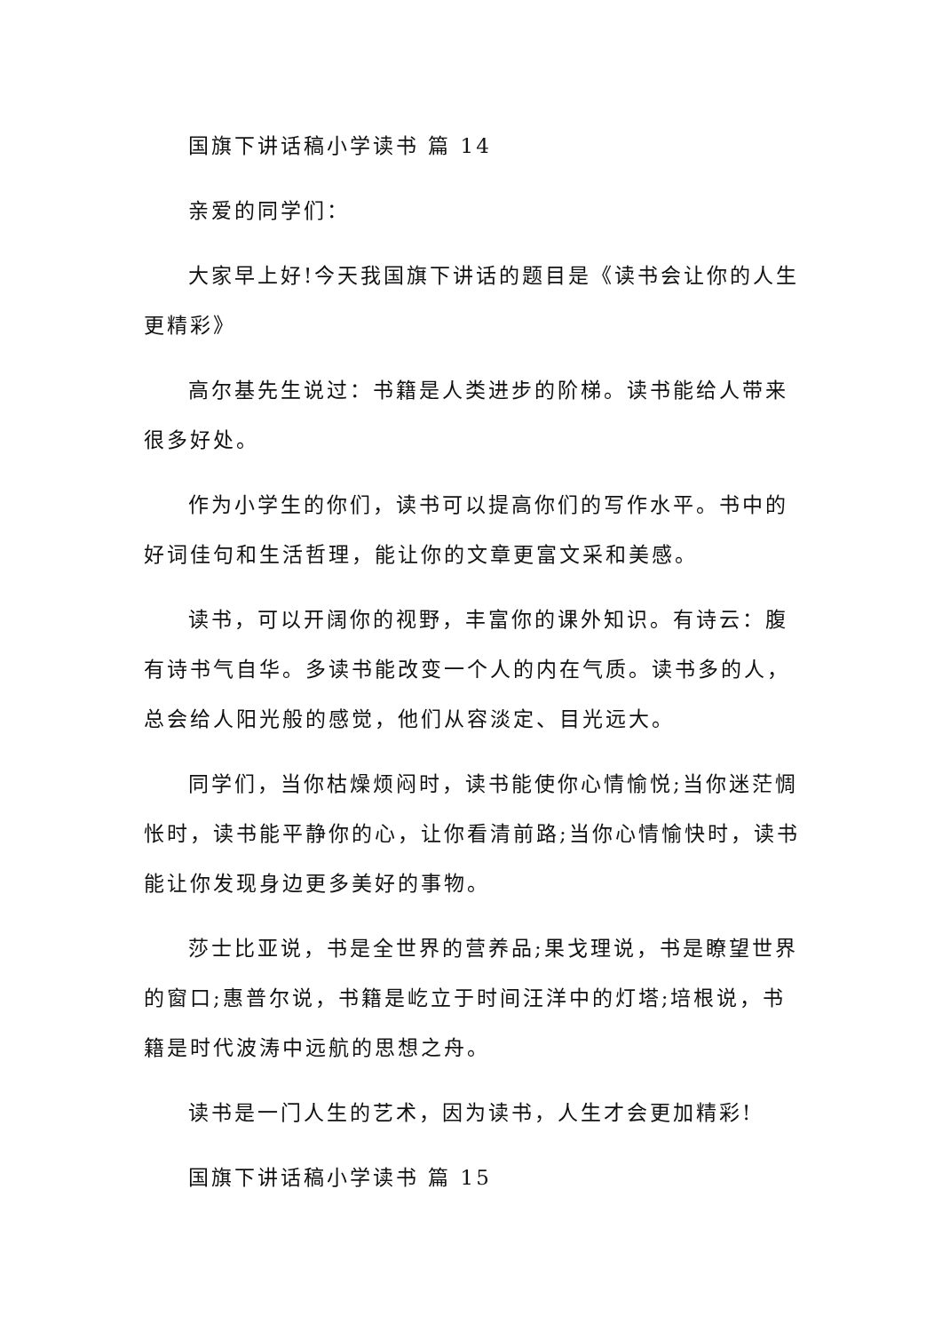国旗下讲话稿小学读书 篇 14
亲爱的同学们：
大家早上好!今天我国旗下讲话的题目是《读书会让你的人生更精彩》
高尔基先生说过：书籍是人类进步的阶梯。读书能给人带来很多好处。
作为小学生的你们，读书可以提高你们的写作水平。书中的好词佳句和生活哲理，能让你的文章更富文采和美感。
读书，可以开阔你的视野，丰富你的课外知识。有诗云：腹有诗书气自华。多读书能改变一个人的内在气质。读书多的人，总会给人阳光般的感觉，他们从容淡定、目光远大。
同学们，当你枯燥烦闷时，读书能使你心情愉悦;当你迷茫惆怅时，读书能平静你的心，让你看清前路;当你心情愉快时，读书能让你发现身边更多美好的事物。
莎士比亚说，书是全世界的营养品;果戈理说，书是瞭望世界的窗口;惠普尔说，书籍是屹立于时间汪洋中的灯塔;培根说，书籍是时代波涛中远航的思想之舟。
读书是一门人生的艺术，因为读书，人生才会更加精彩!
国旗下讲话稿小学读书 篇 15